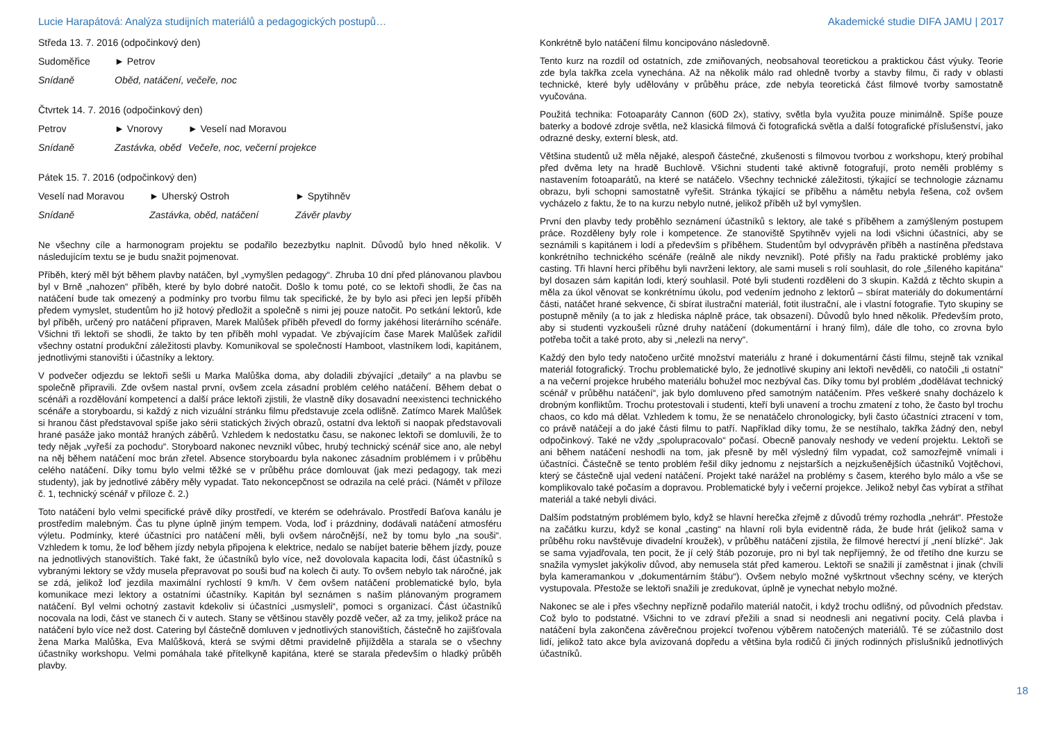Lucie Harapátová: Analýza studijních materiálů a pedagogických postupů… Akademické studie DIFA JAMU | 2017
Středa 13. 7. 2016 (odpočinkový den)
| Sudoměřice | ► Petrov |
| Snídaně | Oběd, natáčení, večeře, noc |
Čtvrtek 14. 7. 2016 (odpočinkový den)
| Petrov | ► Vnorovy | ► Veselí nad Moravou |
| Snídaně | Zastávka, oběd | Večeře, noc, večerní projekce |
Pátek 15. 7. 2016 (odpočinkový den)
| Veselí nad Moravou | ► Uherský Ostroh | ► Spytihněv |
| Snídaně | Zastávka, oběd, natáčení | Závěr plavby |
Ne všechny cíle a harmonogram projektu se podařilo bezezbytku naplnit. Důvodů bylo hned několik. V následujícím textu se je budu snažit pojmenovat.
Příběh, který měl být během plavby natáčen, byl „vymyšlen pedagogy“. Zhruba 10 dní před plánovanou plavbou byl v Brně „nahozen“ příběh, které by bylo dobré natočit. Došlo k tomu poté, co se lektoři shodli, že čas na natáčení bude tak omezený a podmínky pro tvorbu filmu tak specifické, že by bylo asi přeci jen lepší příběh předem vymyslet, studentům ho již hotový předložit a společně s nimi jej pouze natočit. Po setkání lektorů, kde byl příběh, určený pro natáčení připraven, Marek Malůšek příběh převedl do formy jakéhosi literárního scénáře. Všichni tři lektoři se shodli, že takto by ten příběh mohl vypadat. Ve zbývajícím čase Marek Malůšek zařídil všechny ostatní produkční záležitosti plavby. Komunikoval se společností Hamboot, vlastníkem lodi, kapitánem, jednotlivými stanovišti i účastníky a lektory.
V podvečer odjezdu se lektoři sešli u Marka Malůška doma, aby doladili zbývající „detaily“ a na plavbu se společně připravili. Zde ovšem nastal první, ovšem zcela zásadní problém celého natáčení. Během debat o scénáři a rozdělování kompetencí a další práce lektoři zjistili, že vlastně díky dosavadní neexistenci technického scénáře a storyboardu, si každý z nich vizuální stránku filmu představuje zcela odlišně. Zatímco Marek Malůšek si hranou část představoval spíše jako sérii statických živých obrazů, ostatní dva lektoři si naopak představovali hrané pasáže jako montáž hraných záběrů. Vzhledem k nedostatku času, se nakonec lektoři se domluvili, že to tedy nějak „vyřeší za pochodu“. Storyboard nakonec nevznikl vůbec, hrubý technický scénář sice ano, ale nebyl na něj během natáčení moc brán zřetel. Absence storyboardu byla nakonec zásadním problémem i v průběhu celého natáčení. Díky tomu bylo velmi těžké se v průběhu práce domlouvat (jak mezi pedagogy, tak mezi studenty), jak by jednotlivé záběry měly vypadat. Tato nekoncepčnost se odrazila na celé práci. (Námět v příloze č. 1, technický scénář v příloze č. 2.)
Toto natáčení bylo velmi specifické právě díky prostředí, ve kterém se odehrávalo. Prostředí Baťova kanálu je prostředím malebným. Čas tu plyne úplně jiným tempem. Voda, loď i prázdniny, dodávali natáčení atmosféru výletu. Podmínky, které účastníci pro natáčení měli, byli ovšem náročnější, než by tomu bylo „na souši“. Vzhledem k tomu, že loď během jízdy nebyla připojena k elektrice, nedalo se nabíjet baterie během jízdy, pouze na jednotlivých stanovištích. Také fakt, že účastníků bylo více, než dovolovala kapacita lodi, část účastníků s vybranými lektory se vždy musela přepravovat po souši buď na kolech či auty. To ovšem nebylo tak náročné, jak se zdá, jelikož loď jezdila maximální rychlostí 9 km/h. V čem ovšem natáčení problematické bylo, byla komunikace mezi lektory a ostatními účastníky. Kapitán byl seznámen s naším plánovaným programem natáčení. Byl velmi ochotný zastavit kdekoliv si účastníci „usmysleli“, pomoci s organizací. Část účastníků nocovala na lodi, část ve stanech či v autech. Stany se většinou stavěly pozdě večer, až za tmy, jelikož práce na natáčení bylo více než dost. Catering byl částečně domluven v jednotlivých stanovištích, částečně ho zajišťovala žena Marka Malůška, Eva Malůšková, která se svými dětmi pravidelně přijížděla a starala se o všechny účastníky workshopu. Velmi pomáhala také přítelkyně kapitána, které se starala především o hladký průběh plavby.
Konkrétně bylo natáčení filmu koncipováno následovně.
Tento kurz na rozdíl od ostatních, zde zmiňovaných, neobsahoval teoretickou a praktickou část výuky. Teorie zde byla takřka zcela vynechána. Až na několik málo rad ohledně tvorby a stavby filmu, či rady v oblasti technické, které byly udělovány v průběhu práce, zde nebyla teoretická část filmové tvorby samostatně vyučována.
Použitá technika: Fotoaparáty Cannon (60D 2x), stativy, světla byla využita pouze minimálně. Spíše pouze baterky a bodové zdroje světla, než klasická filmová či fotografická světla a další fotografické příslušenství, jako odrazné desky, externí blesk, atd.
Většina studentů už měla nějaké, alespoň částečné, zkušenosti s filmovou tvorbou z workshopu, který probíhal před dvěma lety na hradě Buchlově. Všichni studenti také aktivně fotografují, proto neměli problémy s nastavením fotoaparátů, na které se natáčelo. Všechny technické záležitosti, týkající se technologie záznamu obrazu, byli schopni samostatně vyřešit. Stránka týkající se příběhu a námětu nebyla řešena, což ovšem vycházelo z faktu, že to na kurzu nebylo nutné, jelikož příběh už byl vymyšlen.
První den plavby tedy proběhlo seznámení účastníků s lektory, ale také s příběhem a zamýšleným postupem práce. Rozděleny byly role i kompetence. Ze stanoviště Spytihněv vyjeli na lodi všichni účastníci, aby se seznámili s kapitánem i lodí a především s příběhem. Studentům byl odvyprávěn příběh a nastíněna představa konkrétního technického scénáře (reálně ale nikdy nevznikl). Poté přišly na řadu praktické problémy jako casting. Tři hlavní herci příběhu byli navrženi lektory, ale sami museli s rolí souhlasit, do role „šíleného kapitána“ byl dosazen sám kapitán lodi, který souhlasil. Poté byli studenti rozděleni do 3 skupin. Každá z těchto skupin a měla za úkol věnovat se konkrétnímu úkolu, pod vedením jednoho z lektorů – sbírat materiály do dokumentární části, natáčet hrané sekvence, či sbírat ilustrační materiál, fotit ilustrační, ale i vlastní fotografie. Tyto skupiny se postupně měnily (a to jak z hlediska náplně práce, tak obsazení). Důvodů bylo hned několik. Především proto, aby si studenti vyzkoušeli různé druhy natáčení (dokumentární i hraný film), dále dle toho, co zrovna bylo potřeba točit a také proto, aby si „nelezli na nervy“.
Každý den bylo tedy natočeno určité množství materiálu z hrané i dokumentární části filmu, stejně tak vznikal materiál fotografický. Trochu problematické bylo, že jednotlivé skupiny ani lektoři nevěděli, co natočili „ti ostatní“ a na večerní projekce hrubého materiálu bohužel moc nezbýval čas. Díky tomu byl problém „dodělávat technický scénář v průběhu natáčení“, jak bylo domluveno před samotným natáčením. Přes veškeré snahy docházelo k drobným konfliktům. Trochu protestovali i studenti, kteří byli unavení a trochu zmatení z toho, že často byl trochu chaos, co kdo má dělat. Vzhledem k tomu, že se nenatáčelo chronologicky, byli často účastníci ztracení v tom, co právě natáčejí a do jaké části filmu to patří. Například díky tomu, že se nestíhalo, takřka žádný den, nebyl odpočinkový. Také ne vždy „spolupracovalo“ počasí. Obecně panovaly neshody ve vedení projektu. Lektoři se ani během natáčení neshodli na tom, jak přesně by měl výsledný film vypadat, což samozřejmě vnímali i účastníci. Částečně se tento problém řešil díky jednomu z nejstarších a nejzkušenějších účastníků Vojtěchovi, který se částečně ujal vedení natáčení. Projekt také narážel na problémy s časem, kterého bylo málo a vše se komplikovalo také počasím a dopravou. Problematické byly i večerní projekce. Jelikož nebyl čas vybírat a stříhat materiál a také nebyli diváci.
Dalším podstatným problémem bylo, když se hlavní herečka zřejmě z důvodů trémy rozhodla „nehrát“. Přestože na začátku kurzu, když se konal „casting“ na hlavní roli byla evidentně ráda, že bude hrát (jelikož sama v průběhu roku navštěvuje divadelní kroužek), v průběhu natáčení zjistila, že filmové herectví jí „není blízké“. Jak se sama vyjadřovala, ten pocit, že jí celý štáb pozoruje, pro ni byl tak nepříjemný, že od třetího dne kurzu se snažila vymyslet jakýkoliv důvod, aby nemusela stát před kamerou. Lektoři se snažili jí zaměstnat i jinak (chvíli byla kameramankou v „dokumentárním štábu“). Ovšem nebylo možné vyškrtnout všechny scény, ve kterých vystupovala. Přestože se lektoři snažili je zredukovat, úplně je vynechat nebylo možné.
Nakonec se ale i přes všechny nepřízně podařilo materiál natočit, i když trochu odlišný, od původních představ. Což bylo to podstatné. Všichni to ve zdraví přežili a snad si neodnesli ani negativní pocity. Celá plavba i natáčení byla zakončena závěrečnou projekcí tvořenou výběrem natočených materiálů. Té se zúčastnilo dost lidí, jelikož tato akce byla avizovaná dopředu a většina byla rodičů či jiných rodinných příslušníků jednotlivých účastníků.
18